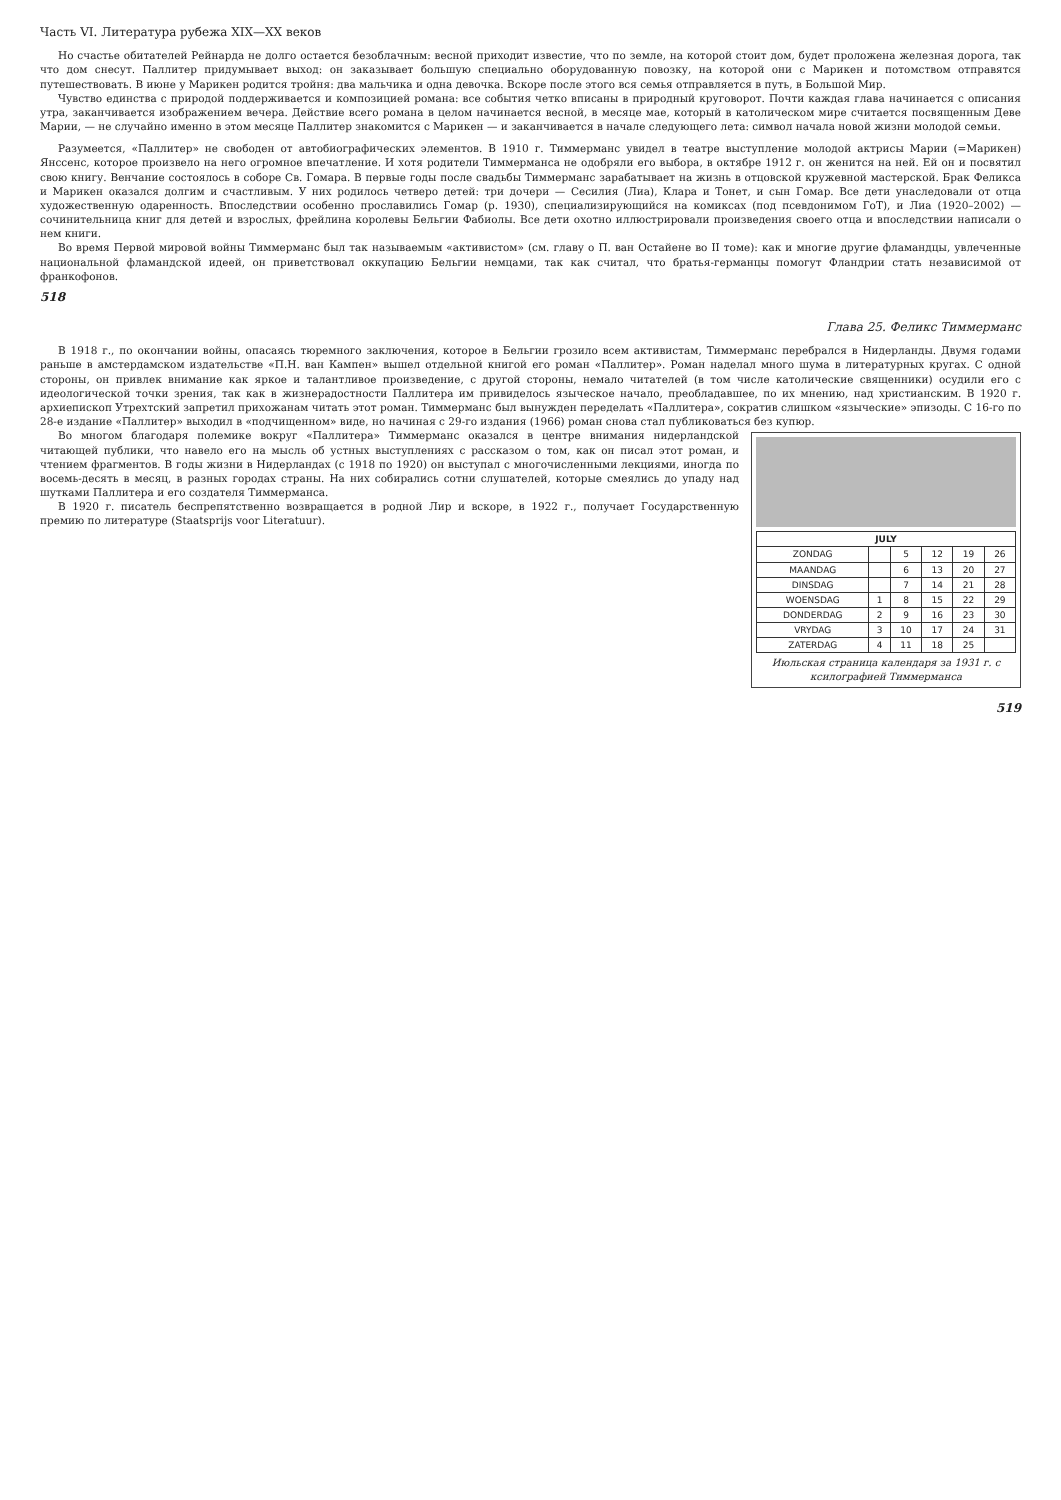Часть VI. Литература рубежа XIX—XX веков
Но счастье обитателей Рейнарда не долго остается безоблачным: весной приходит известие, что по земле, на которой стоит дом, будет проложена железная дорога, так что дом снесут. Паллитер придумывает выход: он заказывает большую специально оборудованную повозку, на которой они с Марикен и потомством отправятся путешествовать. В июне у Марикен родится тройня: два мальчика и одна девочка. Вскоре после этого вся семья отправляется в путь, в Большой Мир.
Чувство единства с природой поддерживается и композицией романа: все события четко вписаны в природный круговорот. Почти каждая глава начинается с описания утра, заканчивается изображением вечера. Действие всего романа в целом начинается весной, в месяце мае, который в католическом мире считается посвященным Деве Марии, — не случайно именно в этом месяце Паллитер знакомится с Марикен — и заканчивается в начале следующего лета: символ начала новой жизни молодой семьи.
Разумеется, «Паллитер» не свободен от автобиографических элементов. В 1910 г. Тиммерманс увидел в театре выступление молодой актрисы Марии (=Марикен) Янссенс, которое произвело на него огромное впечатление. И хотя родители Тиммерманса не одобряли его выбора, в октябре 1912 г. он женится на ней. Ей он и посвятил свою книгу. Венчание состоялось в соборе Св. Гомара. В первые годы после свадьбы Тиммерманс зарабатывает на жизнь в отцовской кружевной мастерской. Брак Феликса и Марикен оказался долгим и счастливым. У них родилось четверо детей: три дочери — Сесилия (Лиа), Клара и Тонет, и сын Гомар. Все дети унаследовали от отца художественную одаренность. Впоследствии особенно прославились Гомар (р. 1930), специализирующийся на комиксах (под псевдонимом ГоТ), и Лиа (1920–2002) — сочинительница книг для детей и взрослых, фрейлина королевы Бельгии Фабиолы. Все дети охотно иллюстрировали произведения своего отца и впоследствии написали о нем книги.
Во время Первой мировой войны Тиммерманс был так называемым «активистом» (см. главу о П. ван Остайене во II томе): как и многие другие фламандцы, увлеченные национальной фламандской идеей, он приветствовал оккупацию Бельгии немцами, так как считал, что братья-германцы помогут Фландрии стать независимой от франкофонов.
518
Глава 25. Феликс Тиммерманс
В 1918 г., по окончании войны, опасаясь тюремного заключения, которое в Бельгии грозило всем активистам, Тиммерманс перебрался в Нидерланды. Двумя годами раньше в амстердамском издательстве «П.Н. ван Кампен» вышел отдельной книгой его роман «Паллитер». Роман наделал много шума в литературных кругах. С одной стороны, он привлек внимание как яркое и талантливое произведение, с другой стороны, немало читателей (в том числе католические священники) осудили его с идеологической точки зрения, так как в жизнерадостности Паллитера им привиделось языческое начало, преобладавшее, по их мнению, над христианским. В 1920 г. архиепископ Утрехтский запретил прихожанам читать этот роман. Тиммерманс был вынужден переделать «Паллитера», сократив слишком «языческие» эпизоды. С 16-го по 28-е издание «Паллитер» выходил в «подчищенном» виде, но начиная с 29-го издания (1966) роман снова стал публиковаться без купюр.
| JULY | | | | | |
| --- | --- | --- | --- | --- | --- |
| ZONDAG | | 5 | 12 | 19 | 26 |
| MAANDAG | | 6 | 13 | 20 | 27 |
| DINSDAG | | 7 | 14 | 21 | 28 |
| WOENSDAG | 1 | 8 | 15 | 22 | 29 |
| DONDERDAG | 2 | 9 | 16 | 23 | 30 |
| VRYDAG | 3 | 10 | 17 | 24 | 31 |
| ZATERDAG | 4 | 11 | 18 | 25 | |
Июльская страница календаря за 1931 г. с ксилографией Тиммерманса
Во многом благодаря полемике вокруг «Паллитера» Тиммерманс оказался в центре внимания нидерландской читающей публики, что навело его на мысль об устных выступлениях с рассказом о том, как он писал этот роман, и чтением фрагментов. В годы жизни в Нидерландах (с 1918 по 1920) он выступал с многочисленными лекциями, иногда по восемь-десять в месяц, в разных городах страны. На них собирались сотни слушателей, которые смеялись до упаду над шутками Паллитера и его создателя Тиммерманса.
В 1920 г. писатель беспрепятственно возвращается в родной Лир и вскоре, в 1922 г., получает Государственную премию по литературе (Staatsprijs voor Literatuur).
519